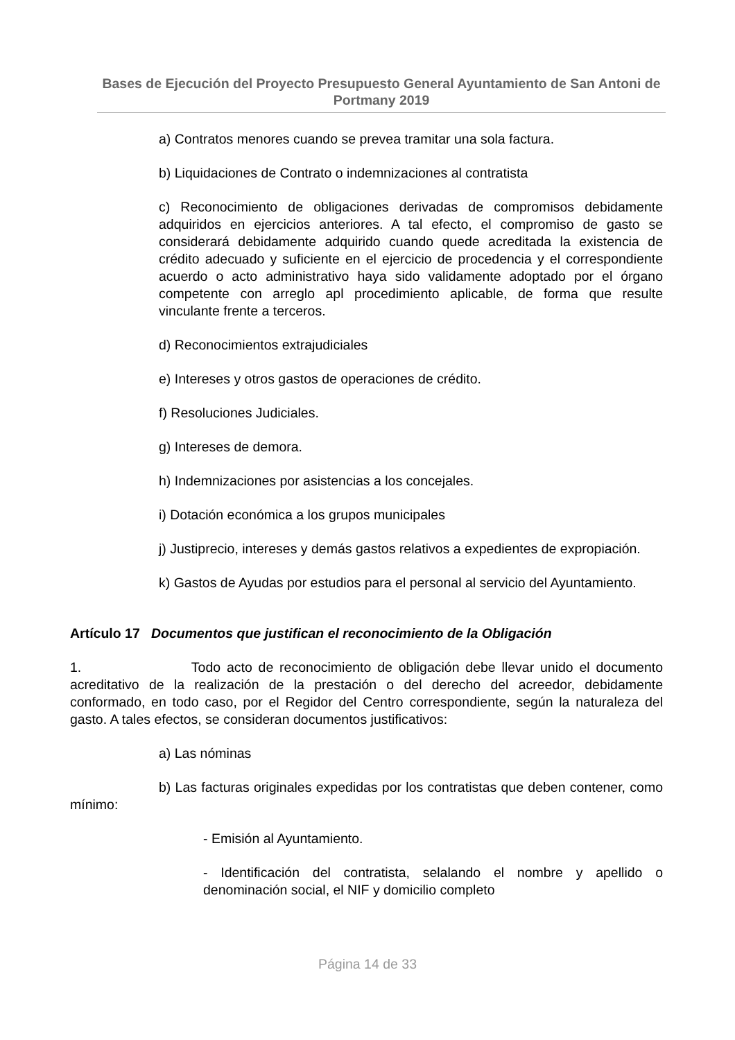Bases de Ejecución del Proyecto Presupuesto General Ayuntamiento de San Antoni de Portmany 2019
a) Contratos menores cuando se prevea tramitar una sola factura.
b) Liquidaciones de Contrato o indemnizaciones al contratista
c) Reconocimiento de obligaciones derivadas de compromisos debidamente adquiridos en ejercicios anteriores. A tal efecto, el compromiso de gasto se considerará debidamente adquirido cuando quede acreditada la existencia de crédito adecuado y suficiente en el ejercicio de procedencia y el correspondiente acuerdo o acto administrativo haya sido validamente adoptado por el órgano competente con arreglo apl procedimiento aplicable, de forma que resulte vinculante frente a terceros.
d) Reconocimientos extrajudiciales
e) Intereses y otros gastos de operaciones de crédito.
f) Resoluciones Judiciales.
g) Intereses de demora.
h) Indemnizaciones por asistencias a los concejales.
i) Dotación económica a los grupos municipales
j) Justiprecio, intereses y demás gastos relativos a expedientes de expropiación.
k) Gastos de Ayudas por estudios para el personal al servicio del Ayuntamiento.
Artículo 17 Documentos que justifican el reconocimiento de la Obligación
1. Todo acto de reconocimiento de obligación debe llevar unido el documento acreditativo de la realización de la prestación o del derecho del acreedor, debidamente conformado, en todo caso, por el Regidor del Centro correspondiente, según la naturaleza del gasto. A tales efectos, se consideran documentos justificativos:
a) Las nóminas
b) Las facturas originales expedidas por los contratistas que deben contener, como mínimo:
- Emisión al Ayuntamiento.
- Identificación del contratista, selalando el nombre y apellido o denominación social, el NIF y domicilio completo
Página 14 de 33